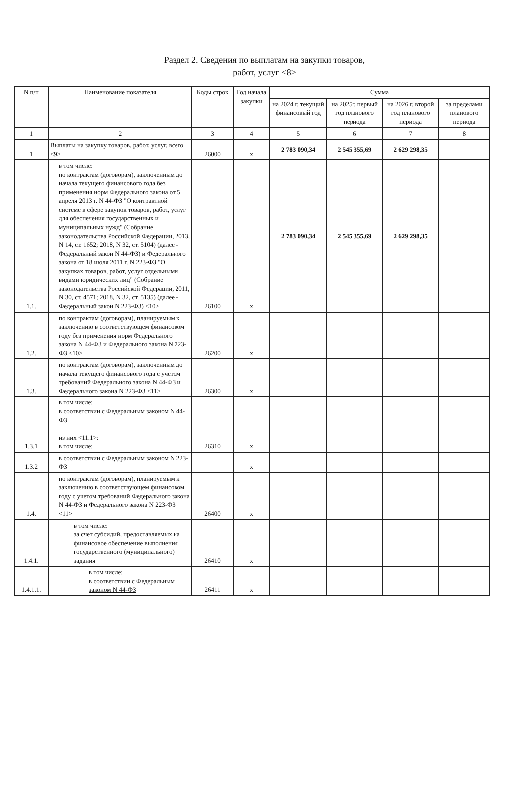Раздел 2. Сведения по выплатам на закупки товаров,
работ, услуг <8>
| N п/п | Наименование показателя | Коды строк | Год начала закупки | Сумма | | | |
| --- | --- | --- | --- | --- | --- | --- | --- |
| | | | | на 2024 г. текущий финансовый год | на 2025г. первый год планового периода | на 2026 г. второй год планового периода | за пределами планового периода |
| 1 | 2 | 3 | 4 | 5 | 6 | 7 | 8 |
| 1 | Выплаты на закупку товаров, работ, услуг, всего <9> | 26000 | x | 2 783 090,34 | 2 545 355,69 | 2 629 298,35 | |
| 1.1. | в том числе: по контрактам (договорам), заключенным до начала текущего финансового года без применения норм Федерального закона от 5 апреля 2013 г. N 44-ФЗ "О контрактной системе в сфере закупок товаров, работ, услуг для обеспечения государственных и муниципальных нужд" (Собрание законодательства Российской Федерации, 2013, N 14, ст. 1652; 2018, N 32, ст. 5104) (далее - Федеральный закон N 44-ФЗ) и Федерального закона от 18 июля 2011 г. N 223-ФЗ "О закупках товаров, работ, услуг отдельными видами юридических лиц" (Собрание законодательства Российской Федерации, 2011, N 30, ст. 4571; 2018, N 32, ст. 5135) (далее - Федеральный закон N 223-ФЗ) <10> | 26100 | x | 2 783 090,34 | 2 545 355,69 | 2 629 298,35 | |
| 1.2. | по контрактам (договорам), планируемым к заключению в соответствующем финансовом году без применения норм Федерального закона N 44-ФЗ и Федерального закона N 223-ФЗ <10> | 26200 | x | | | | |
| 1.3. | по контрактам (договорам), заключенным до начала текущего финансового года с учетом требований Федерального закона N 44-ФЗ и Федерального закона N 223-ФЗ <11> | 26300 | x | | | | |
| 1.3.1 | в том числе: в соответствии с Федеральным законом N 44-ФЗ из них <11.1>: в том числе: | 26310 | x | | | | |
| 1.3.2 | в соответствии с Федеральным законом N 223-ФЗ | | x | | | | |
| 1.4. | по контрактам (договорам), планируемым к заключению в соответствующем финансовом году с учетом требований Федерального закона N 44-ФЗ и Федерального закона N 223-ФЗ <11> | 26400 | x | | | | |
| 1.4.1. | в том числе: за счет субсидий, предоставляемых на финансовое обеспечение выполнения государственного (муниципального) задания | 26410 | x | | | | |
| 1.4.1.1. | в том числе: в соответствии с Федеральным законом N 44-ФЗ | 26411 | x | | | | |